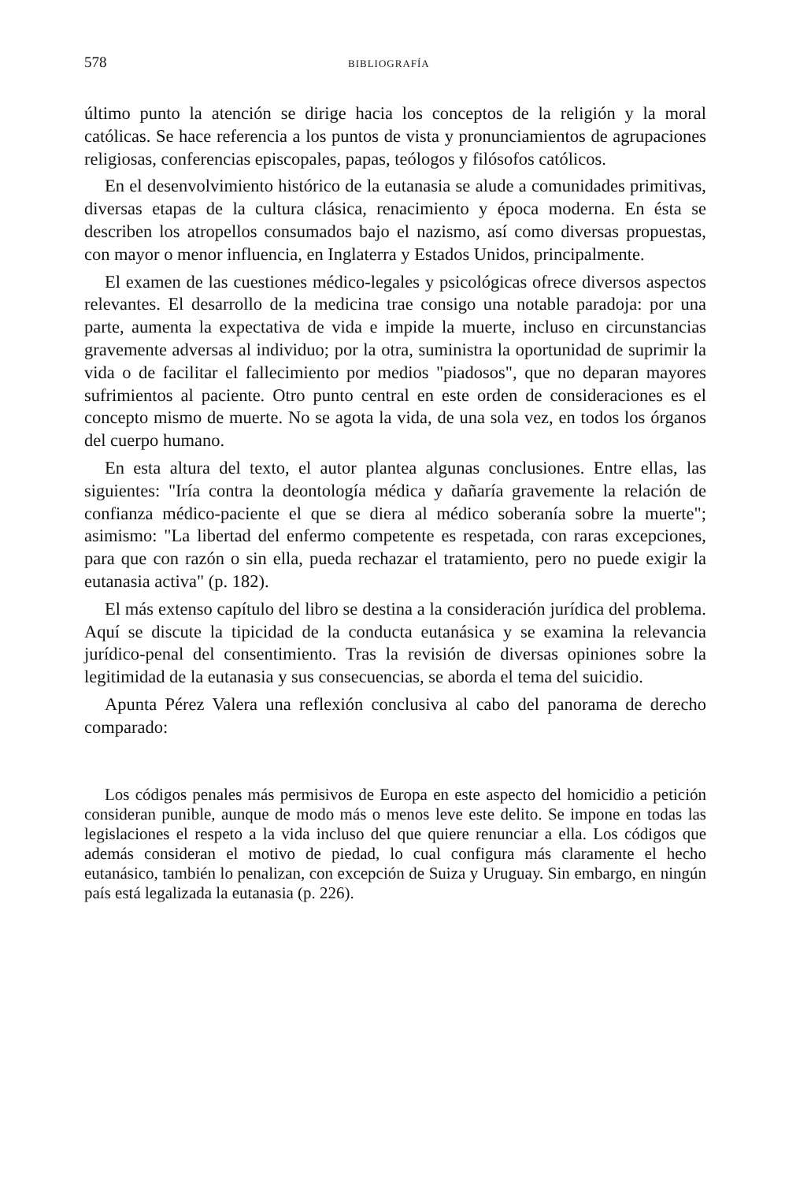578 BIBLIOGRAFÍA
último punto la atención se dirige hacia los conceptos de la religión y la moral católicas. Se hace referencia a los puntos de vista y pronunciamientos de agrupaciones religiosas, conferencias episcopales, papas, teólogos y filósofos católicos.
En el desenvolvimiento histórico de la eutanasia se alude a comunidades primitivas, diversas etapas de la cultura clásica, renacimiento y época moderna. En ésta se describen los atropellos consumados bajo el nazismo, así como diversas propuestas, con mayor o menor influencia, en Inglaterra y Estados Unidos, principalmente.
El examen de las cuestiones médico-legales y psicológicas ofrece diversos aspectos relevantes. El desarrollo de la medicina trae consigo una notable paradoja: por una parte, aumenta la expectativa de vida e impide la muerte, incluso en circunstancias gravemente adversas al individuo; por la otra, suministra la oportunidad de suprimir la vida o de facilitar el fallecimiento por medios "piadosos", que no deparan mayores sufrimientos al paciente. Otro punto central en este orden de consideraciones es el concepto mismo de muerte. No se agota la vida, de una sola vez, en todos los órganos del cuerpo humano.
En esta altura del texto, el autor plantea algunas conclusiones. Entre ellas, las siguientes: "Iría contra la deontología médica y dañaría gravemente la relación de confianza médico-paciente el que se diera al médico soberanía sobre la muerte"; asimismo: "La libertad del enfermo competente es respetada, con raras excepciones, para que con razón o sin ella, pueda rechazar el tratamiento, pero no puede exigir la eutanasia activa" (p. 182).
El más extenso capítulo del libro se destina a la consideración jurídica del problema. Aquí se discute la tipicidad de la conducta eutanásica y se examina la relevancia jurídico-penal del consentimiento. Tras la revisión de diversas opiniones sobre la legitimidad de la eutanasia y sus consecuencias, se aborda el tema del suicidio.
Apunta Pérez Valera una reflexión conclusiva al cabo del panorama de derecho comparado:
Los códigos penales más permisivos de Europa en este aspecto del homicidio a petición consideran punible, aunque de modo más o menos leve este delito. Se impone en todas las legislaciones el respeto a la vida incluso del que quiere renunciar a ella. Los códigos que además consideran el motivo de piedad, lo cual configura más claramente el hecho eutanásico, también lo penalizan, con excepción de Suiza y Uruguay. Sin embargo, en ningún país está legalizada la eutanasia (p. 226).